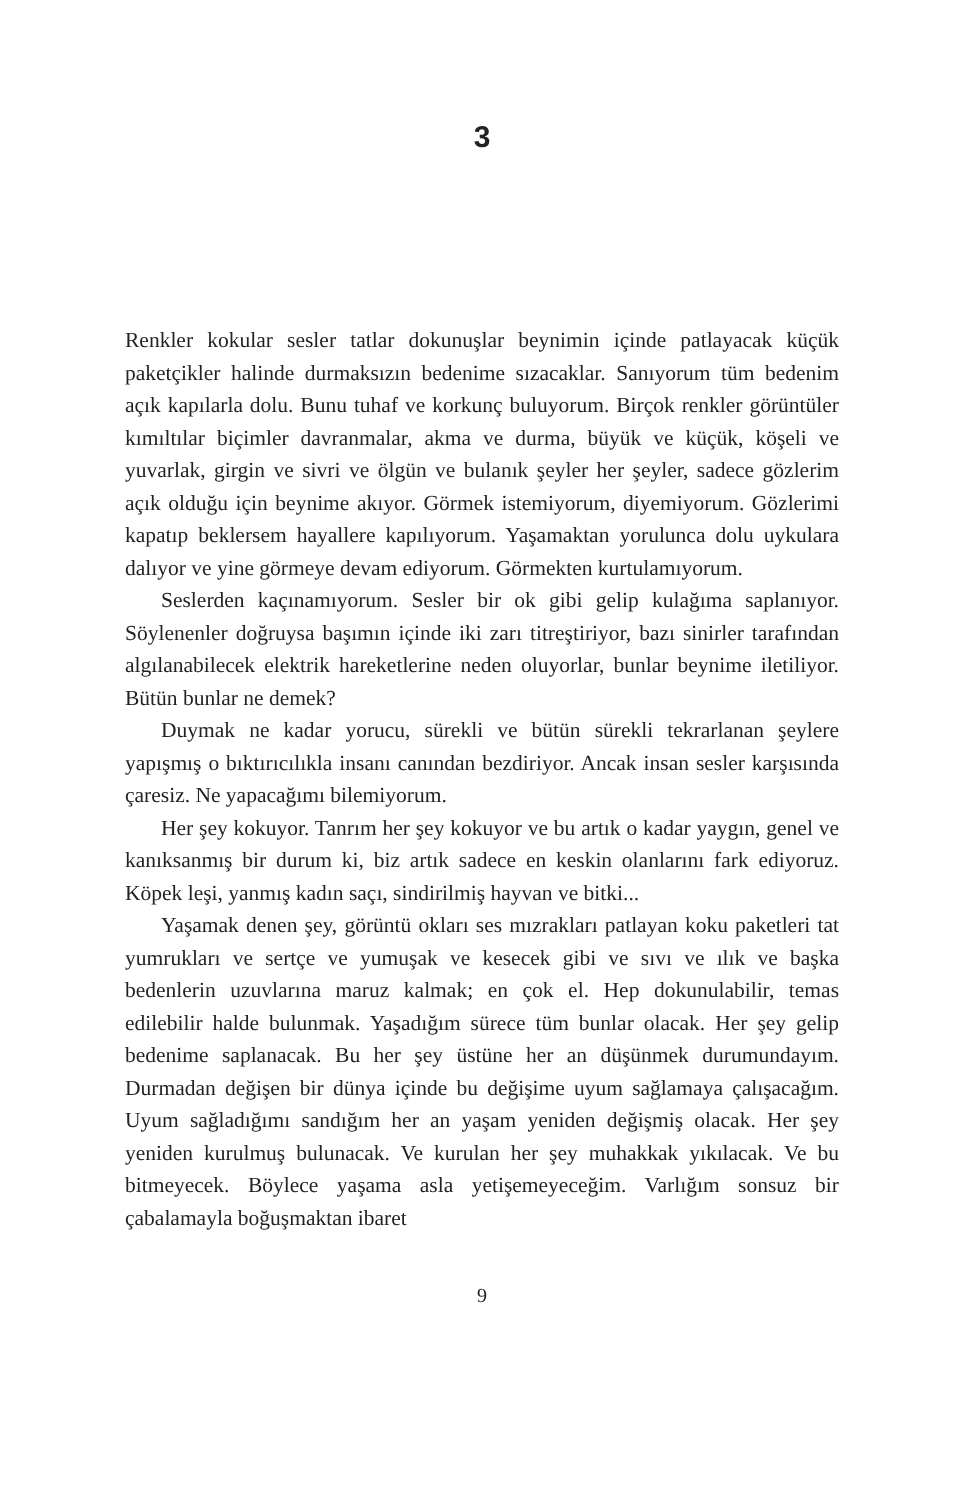3
Renkler kokular sesler tatlar dokunuşlar beynimin içinde patlaya­cak küçük paketçikler halinde durmaksızın bedenime sızacaklar. Sanıyorum tüm bedenim açık kapılarla dolu. Bunu tuhaf ve korkunç buluyorum. Birçok renkler görüntüler kımıltılar biçimler davran­malar, akma ve durma, büyük ve küçük, köşeli ve yuvarlak, girgin ve sivri ve ölgün ve bulanık şeyler her şeyler, sadece gözlerim açık olduğu için beynime akıyor. Görmek istemiyorum, diyemiyorum. Gözlerimi kapatıp beklersem hayallere kapılıyorum. Yaşamaktan yorulunca dolu uykulara dalıyor ve yine görmeye devam ediyorum. Görmekten kurtulamıyorum.
Seslerden kaçınamıyorum. Sesler bir ok gibi gelip kulağıma saplanıyor. Söylenenler doğruysa başımın içinde iki zarı titreştiri­yor, bazı sinirler tarafından algılanabilecek elektrik hareketlerine neden oluyorlar, bunlar beynime iletiliyor. Bütün bunlar ne demek?
Duymak ne kadar yorucu, sürekli ve bütün sürekli tekrarlanan şeylere yapışmış o bıktırıcılıkla insanı canından bezdiriyor. Ancak insan sesler karşısında çaresiz. Ne yapacağımı bilemiyorum.
Her şey kokuyor. Tanrım her şey kokuyor ve bu artık o kadar yaygın, genel ve kanıksanmış bir durum ki, biz artık sadece en keskin olanlarını fark ediyoruz. Köpek leşi, yanmış kadın saçı, sindirilmiş hayvan ve bitki...
Yaşamak denen şey, görüntü okları ses mızrakları patlayan koku paketleri tat yumrukları ve sertçe ve yumuşak ve kesecek gibi ve sıvı ve ılık ve başka bedenlerin uzuvlarına maruz kalmak; en çok el. Hep dokunulabilir, temas edilebilir halde bulunmak. Yaşadığım sürece tüm bunlar olacak. Her şey gelip bedenime saplanacak. Bu her şey üstüne her an düşünmek durumundayım. Durmadan değişen bir dünya içinde bu değişime uyum sağlamaya çalışaca­ğım. Uyum sağladığımı sandığım her an yaşam yeniden değişmiş olacak. Her şey yeniden kurulmuş bulunacak. Ve kurulan her şey muhakkak yıkılacak. Ve bu bitmeyecek. Böylece yaşama asla yeti­şemeyeceğim. Varlığım sonsuz bir çabalamayla boğuşmaktan ibaret
9